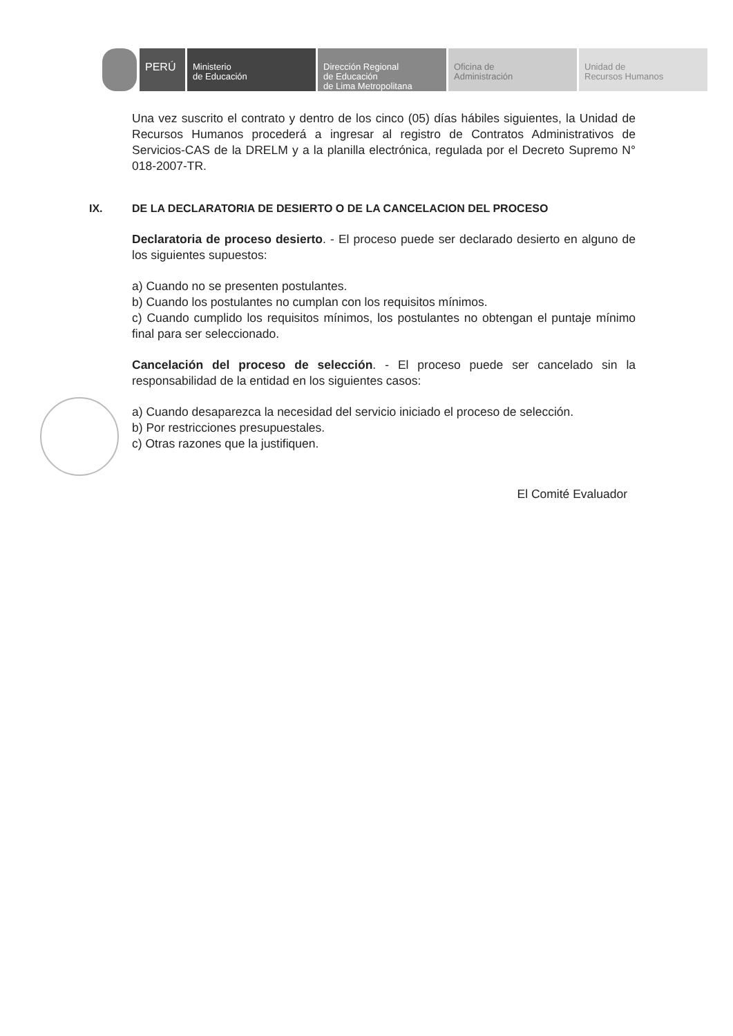PERÚ
Ministerio
de Educación
Dirección Regional
de Educación
de Lima Metropolitana
Oficina de
Administración
Unidad de
Recursos Humanos
Una vez suscrito el contrato y dentro de los cinco (05) días hábiles siguientes, la Unidad de Recursos Humanos procederá a ingresar al registro de Contratos Administrativos de Servicios-CAS de la DRELM y a la planilla electrónica, regulada por el Decreto Supremo N° 018-2007-TR.
IX. DE LA DECLARATORIA DE DESIERTO O DE LA CANCELACION DEL PROCESO
Declaratoria de proceso desierto. - El proceso puede ser declarado desierto en alguno de los siguientes supuestos:
a) Cuando no se presenten postulantes.
b) Cuando los postulantes no cumplan con los requisitos mínimos.
c) Cuando cumplido los requisitos mínimos, los postulantes no obtengan el puntaje mínimo final para ser seleccionado.
Cancelación del proceso de selección. - El proceso puede ser cancelado sin la responsabilidad de la entidad en los siguientes casos:
a) Cuando desaparezca la necesidad del servicio iniciado el proceso de selección.
b) Por restricciones presupuestales.
c) Otras razones que la justifiquen.
El Comité Evaluador